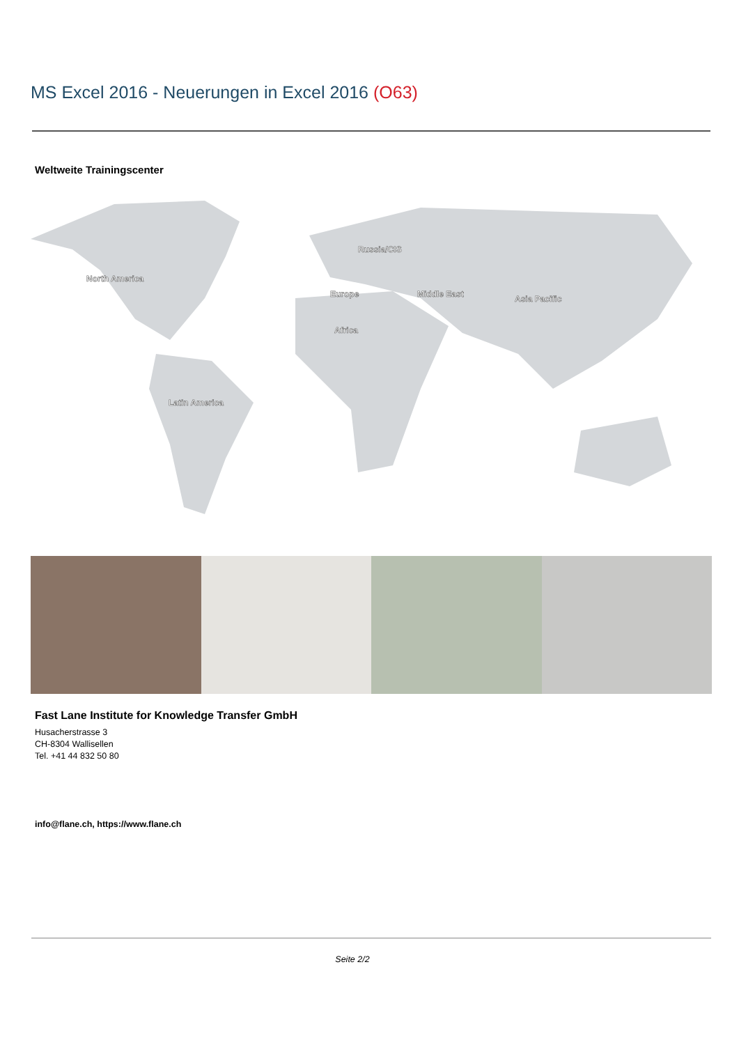MS Excel 2016 - Neuerungen in Excel 2016 (O63)
Weltweite Trainingscenter
North America
Latin America
Russia/CIS
Europe
Middle East
Asia Pacific
Africa
Fast Lane Institute for Knowledge Transfer GmbH
Husacherstrasse 3
CH-8304 Wallisellen
Tel. +41 44 832 50 80
info@flane.ch, https://www.flane.ch
Seite 2/2